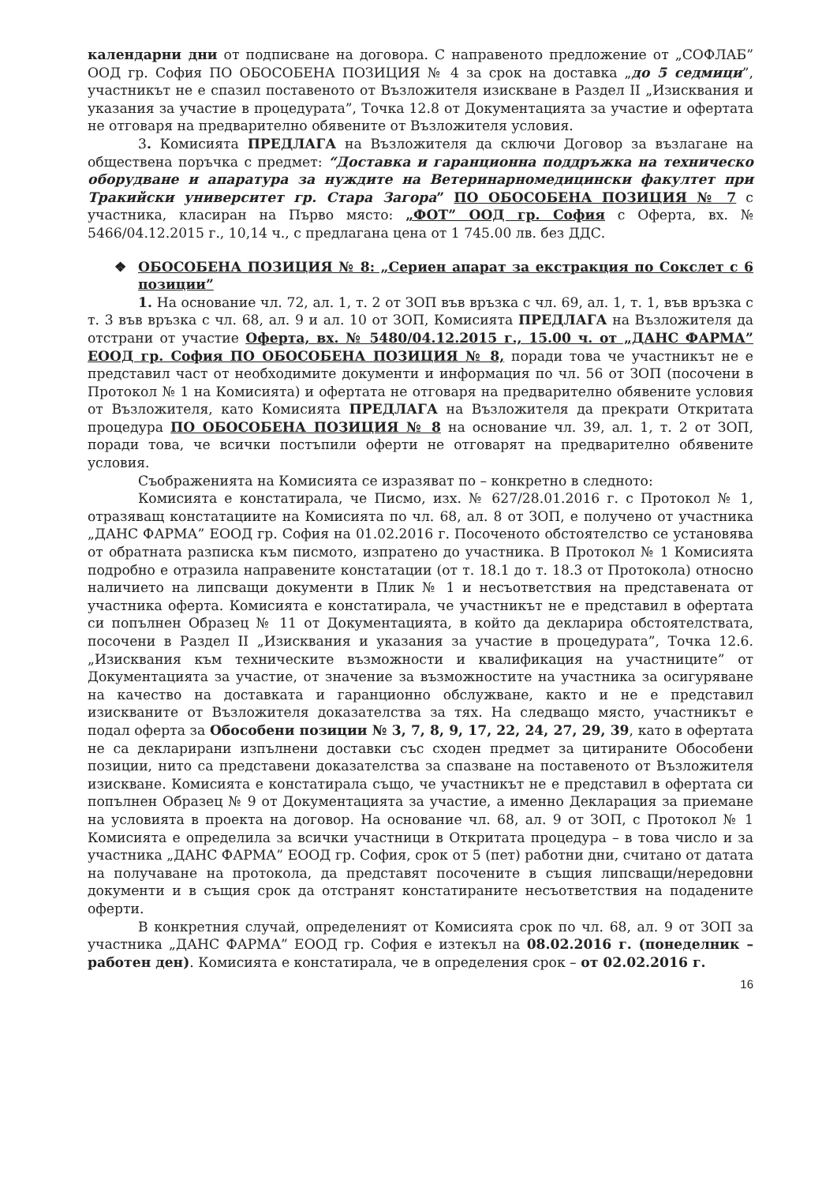календарни дни от подписване на договора. С направеното предложение от „СОФЛАБ” ООД гр. София ПО ОБОСОБЕНА ПОЗИЦИЯ № 4 за срок на доставка „до 5 седмици”, участникът не е спазил поставеното от Възложителя изискване в Раздел II „Изисквания и указания за участие в процедурата”, Точка 12.8 от Документацията за участие и офертата не отговаря на предварително обявените от Възложителя условия.
3. Комисията ПРЕДЛАГА на Възложителя да сключи Договор за възлагане на обществена поръчка с предмет: “Доставка и гаранционна поддръжка на техническо оборудване и апаратура за нуждите на Ветеринарномедицински факултет при Тракийски университет гр. Стара Загора” ПО ОБОСОБЕНА ПОЗИЦИЯ № 7 с участника, класиран на Първо място: „ФОТ” ООД гр. София с Оферта, вх. № 5466/04.12.2015 г., 10,14 ч., с предлагана цена от 1 745.00 лв. без ДДС.
❖ ОБОСОБЕНА ПОЗИЦИЯ № 8: „Сериен апарат за екстракция по Сокслет с 6 позиции”
1. На основание чл. 72, ал. 1, т. 2 от ЗОП във връзка с чл. 69, ал. 1, т. 1, във връзка с т. 3 във връзка с чл. 68, ал. 9 и ал. 10 от ЗОП, Комисията ПРЕДЛАГА на Възложителя да отстрани от участие Оферта, вх. № 5480/04.12.2015 г., 15.00 ч. от „ДАНС ФАРМА” ЕООД гр. София ПО ОБОСОБЕНА ПОЗИЦИЯ № 8, поради това че участникът не е представил част от необходимите документи и информация по чл. 56 от ЗОП (посочени в Протокол № 1 на Комисията) и офертата не отговаря на предварително обявените условия от Възложителя, като Комисията ПРЕДЛАГА на Възложителя да прекрати Откритата процедура ПО ОБОСОБЕНА ПОЗИЦИЯ № 8 на основание чл. 39, ал. 1, т. 2 от ЗОП, поради това, че всички постъпили оферти не отговарят на предварително обявените условия.
Съображенията на Комисията се изразяват по – конкретно в следното:
Комисията е констатирала, че Писмо, изх. № 627/28.01.2016 г. с Протокол № 1, отразяващ констатациите на Комисията по чл. 68, ал. 8 от ЗОП, е получено от участника „ДАНС ФАРМА” ЕООД гр. София на 01.02.2016 г. Посоченото обстоятелство се установява от обратната разписка към писмото, изпратено до участника. В Протокол № 1 Комисията подробно е отразила направените констатации (от т. 18.1 до т. 18.3 от Протокола) относно наличието на липсващи документи в Плик № 1 и несъответствия на представената от участника оферта. Комисията е констатирала, че участникът не е представил в офертата си попълнен Образец № 11 от Документацията, в който да декларира обстоятелствата, посочени в Раздел II „Изисквания и указания за участие в процедурата”, Точка 12.6. „Изисквания към техническите възможности и квалификация на участниците” от Документацията за участие, от значение за възможностите на участника за осигуряване на качество на доставката и гаранционно обслужване, както и не е представил изискваните от Възложителя доказателства за тях. На следващо място, участникът е подал оферта за Обособени позиции № 3, 7, 8, 9, 17, 22, 24, 27, 29, 39, като в офертата не са декларирани изпълнени доставки със сходен предмет за цитираните Обособени позиции, нито са представени доказателства за спазване на поставеното от Възложителя изискване. Комисията е констатирала също, че участникът не е представил в офертата си попълнен Образец № 9 от Документацията за участие, а именно Декларация за приемане на условията в проекта на договор. На основание чл. 68, ал. 9 от ЗОП, с Протокол № 1 Комисията е определила за всички участници в Откритата процедура – в това число и за участника „ДАНС ФАРМА” ЕООД гр. София, срок от 5 (пет) работни дни, считано от датата на получаване на протокола, да представят посочените в същия липсващи/нередовни документи и в същия срок да отстранят констатираните несъответствия на подадените оферти.
В конкретния случай, определеният от Комисията срок по чл. 68, ал. 9 от ЗОП за участника „ДАНС ФАРМА” ЕООД гр. София е изтекъл на 08.02.2016 г. (понеделник – работен ден). Комисията е констатирала, че в определения срок – от 02.02.2016 г.
16